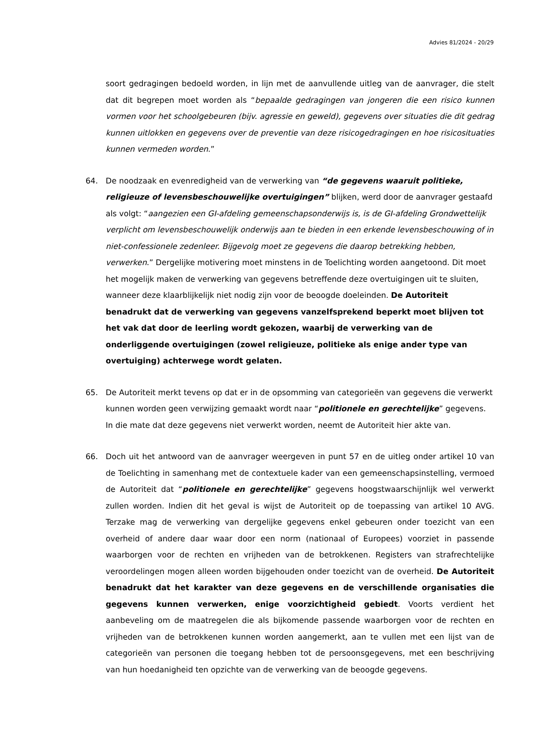Advies 81/2024 - 20/29
soort gedragingen bedoeld worden, in lijn met de aanvullende uitleg van de aanvrager, die stelt dat dit begrepen moet worden als “bepaalde gedragingen van jongeren die een risico kunnen vormen voor het schoolgebeuren (bijv. agressie en geweld), gegevens over situaties die dit gedrag kunnen uitlokken en gegevens over de preventie van deze risicogedragingen en hoe risicosituaties kunnen vermeden worden.”
64. De noodzaak en evenredigheid van de verwerking van “de gegevens waaruit politieke, religieuze of levensbeschouwelijke overtuigingen” blijken, werd door de aanvrager gestaafd als volgt: “aangezien een GI-afdeling gemeenschapsonderwijs is, is de GI-afdeling Grondwettelijk verplicht om levensbeschouwelijk onderwijs aan te bieden in een erkende levensbeschouwing of in niet-confessionele zedenleer. Bijgevolg moet ze gegevens die daarop betrekking hebben, verwerken.” Dergelijke motivering moet minstens in de Toelichting worden aangetoond. Dit moet het mogelijk maken de verwerking van gegevens betreffende deze overtuigingen uit te sluiten, wanneer deze klaarblijkelijk niet nodig zijn voor de beoogde doeleinden. De Autoriteit benadrukt dat de verwerking van gegevens vanzelfsprekend beperkt moet blijven tot het vak dat door de leerling wordt gekozen, waarbij de verwerking van de onderliggende overtuigingen (zowel religieuze, politieke als enige ander type van overtuiging) achterwege wordt gelaten.
65. De Autoriteit merkt tevens op dat er in de opsomming van categorieën van gegevens die verwerkt kunnen worden geen verwijzing gemaakt wordt naar “politionele en gerechtelijke” gegevens. In die mate dat deze gegevens niet verwerkt worden, neemt de Autoriteit hier akte van.
66. Doch uit het antwoord van de aanvrager weergeven in punt 57 en de uitleg onder artikel 10 van de Toelichting in samenhang met de contextuele kader van een gemeenschapsinstelling, vermoed de Autoriteit dat “politionele en gerechtelijke” gegevens hoogstwaarschijnlijk wel verwerkt zullen worden. Indien dit het geval is wijst de Autoriteit op de toepassing van artikel 10 AVG. Terzake mag de verwerking van dergelijke gegevens enkel gebeuren onder toezicht van een overheid of andere daar waar door een norm (nationaal of Europees) voorziet in passende waarborgen voor de rechten en vrijheden van de betrokkenen. Registers van strafrechtelijke veroordelingen mogen alleen worden bijgehouden onder toezicht van de overheid. De Autoriteit benadrukt dat het karakter van deze gegevens en de verschillende organisaties die gegevens kunnen verwerken, enige voorzichtigheid gebiedt. Voorts verdient het aanbeveling om de maatregelen die als bijkomende passende waarborgen voor de rechten en vrijheden van de betrokkenen kunnen worden aangemerkt, aan te vullen met een lijst van de categorieën van personen die toegang hebben tot de persoonsgegevens, met een beschrijving van hun hoedanigheid ten opzichte van de verwerking van de beoogde gegevens.